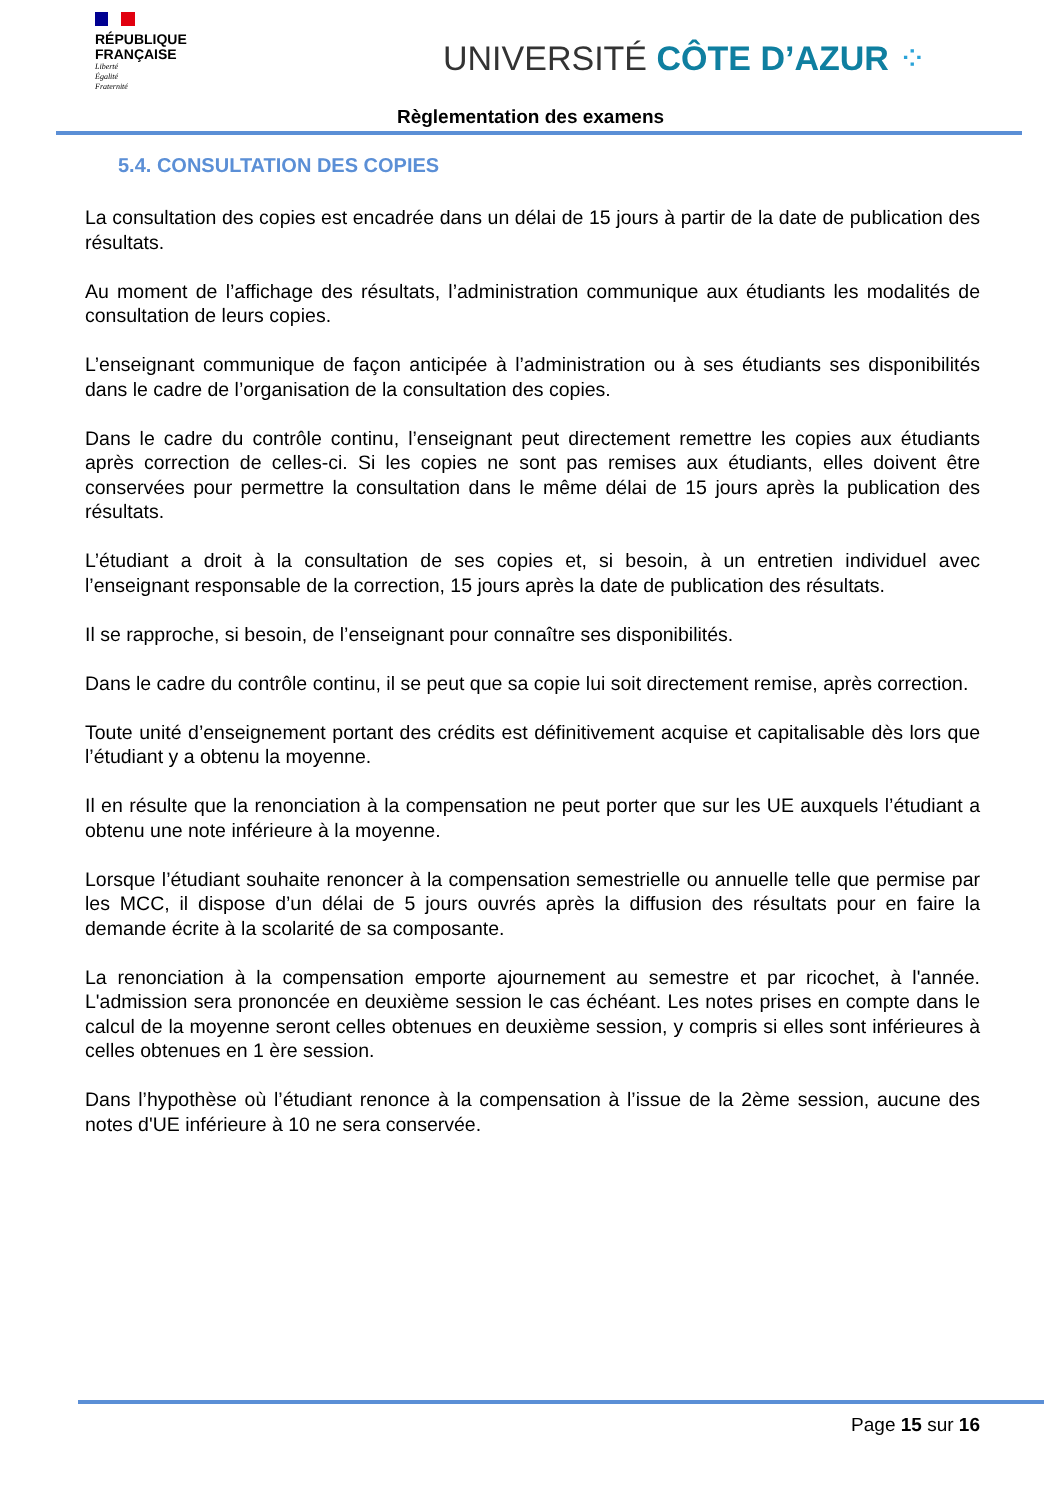RÉPUBLIQUE
FRANÇAISE
Liberté
Égalité
Fraternité
UNIVERSITÉ CÔTE D’AZUR ⁘
Règlementation des examens
5.4. CONSULTATION DES COPIES
La consultation des copies est encadrée dans un délai de 15 jours à partir de la date de publication des résultats.
Au moment de l’affichage des résultats, l’administration communique aux étudiants les modalités de consultation de leurs copies.
L’enseignant communique de façon anticipée à l’administration ou à ses étudiants ses disponibilités dans le cadre de l’organisation de la consultation des copies.
Dans le cadre du contrôle continu, l’enseignant peut directement remettre les copies aux étudiants après correction de celles-ci. Si les copies ne sont pas remises aux étudiants, elles doivent être conservées pour permettre la consultation dans le même délai de 15 jours après la publication des résultats.
L’étudiant a droit à la consultation de ses copies et, si besoin, à un entretien individuel avec l’enseignant responsable de la correction, 15 jours après la date de publication des résultats.
Il se rapproche, si besoin, de l’enseignant pour connaître ses disponibilités.
Dans le cadre du contrôle continu, il se peut que sa copie lui soit directement remise, après correction.
Toute unité d’enseignement portant des crédits est définitivement acquise et capitalisable dès lors que l’étudiant y a obtenu la moyenne.
Il en résulte que la renonciation à la compensation ne peut porter que sur les UE auxquels l’étudiant a obtenu une note inférieure à la moyenne.
Lorsque l’étudiant souhaite renoncer à la compensation semestrielle ou annuelle telle que permise par les MCC, il dispose d’un délai de 5 jours ouvrés après la diffusion des résultats pour en faire la demande écrite à la scolarité de sa composante.
La renonciation à la compensation emporte ajournement au semestre et par ricochet, à l'année. L'admission sera prononcée en deuxième session le cas échéant. Les notes prises en compte dans le calcul de la moyenne seront celles obtenues en deuxième session, y compris si elles sont inférieures à celles obtenues en 1 ère session.
Dans l’hypothèse où l’étudiant renonce à la compensation à l’issue de la 2ème session, aucune des notes d'UE inférieure à 10 ne sera conservée.
Page 15 sur 16